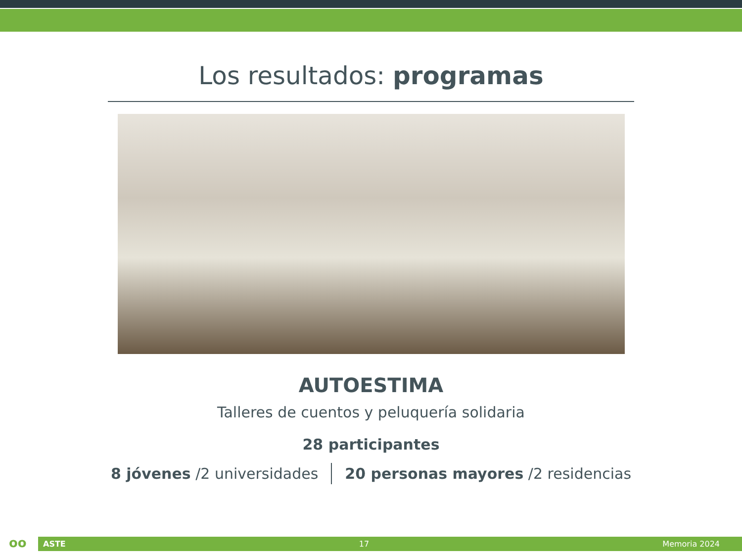Los resultados: programas
AUTOESTIMA
Talleres de cuentos y peluquería solidaria
28 participantes
8 jóvenes /2 universidades 20 personas mayores /2 residencias
oo ASTE 17 Memoria 2024